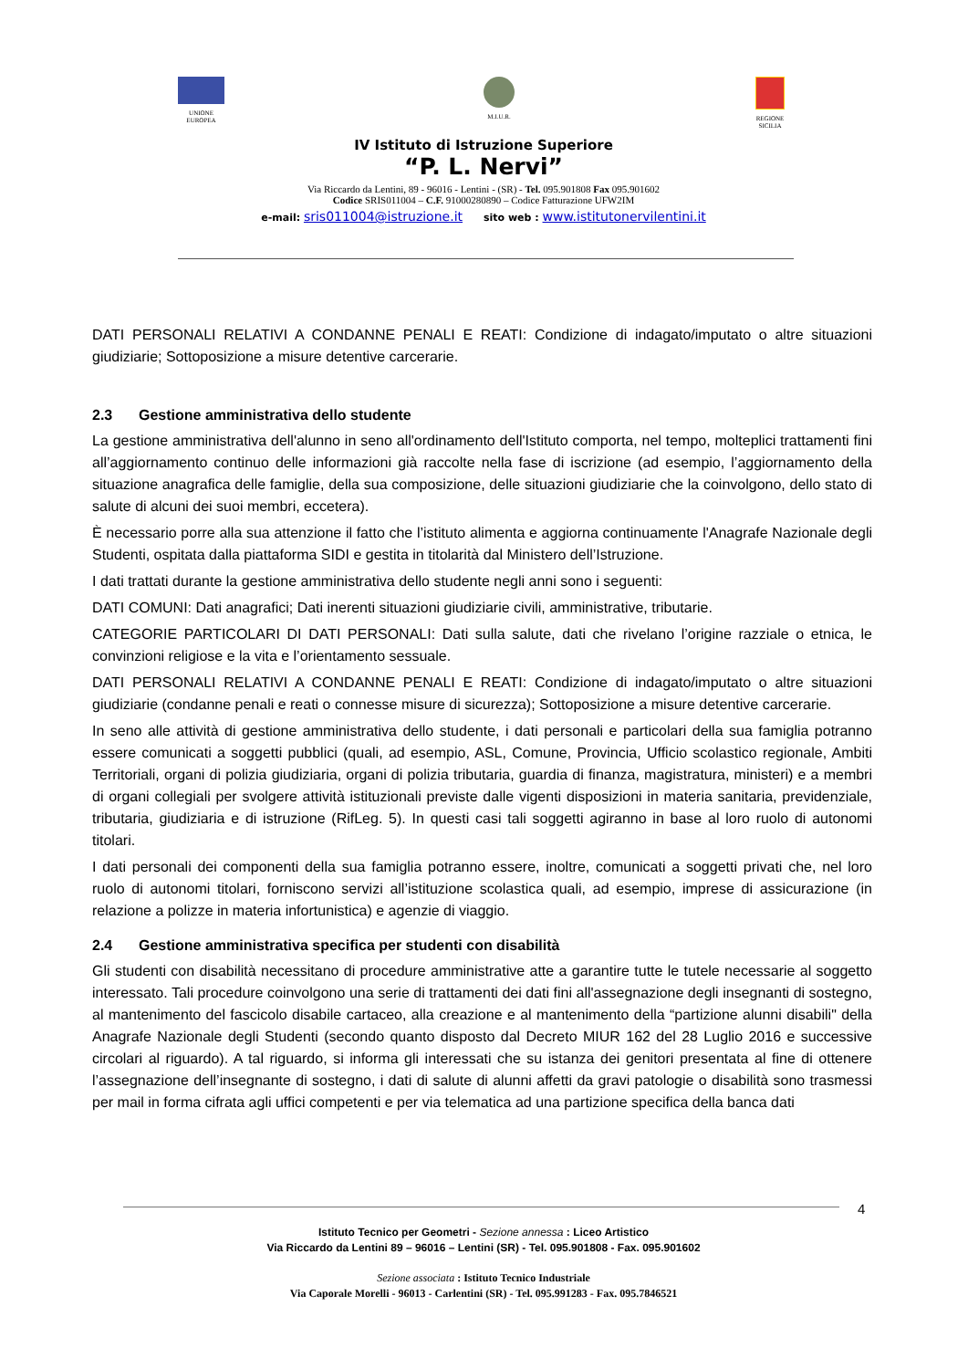UNIONE
EUROPEA
M.I.U.R. REGIONE
SICILIA
IV Istituto di Istruzione Superiore
“P. L. Nervi”
Via Riccardo da Lentini, 89 - 96016 - Lentini - (SR) - Tel. 095.901808 Fax 095.901602
Codice SRIS011004 – C.F. 91000280890 – Codice Fatturazione UFW2IM
e-mail: sris011004@istruzione.it sito web : www.istitutonervilentini.it
DATI PERSONALI RELATIVI A CONDANNE PENALI E REATI: Condizione di indagato/imputato o altre situazioni giudiziarie; Sottoposizione a misure detentive carcerarie.
2.3 Gestione amministrativa dello studente
La gestione amministrativa dell'alunno in seno all'ordinamento dell'Istituto comporta, nel tempo, molteplici trattamenti fini all’aggiornamento continuo delle informazioni già raccolte nella fase di iscrizione (ad esempio, l’aggiornamento della situazione anagrafica delle famiglie, della sua composizione, delle situazioni giudiziarie che la coinvolgono, dello stato di salute di alcuni dei suoi membri, eccetera).
È necessario porre alla sua attenzione il fatto che l’istituto alimenta e aggiorna continuamente l'Anagrafe Nazionale degli Studenti, ospitata dalla piattaforma SIDI e gestita in titolarità dal Ministero dell’Istruzione.
I dati trattati durante la gestione amministrativa dello studente negli anni sono i seguenti:
DATI COMUNI: Dati anagrafici; Dati inerenti situazioni giudiziarie civili, amministrative, tributarie.
CATEGORIE PARTICOLARI DI DATI PERSONALI: Dati sulla salute, dati che rivelano l’origine razziale o etnica, le convinzioni religiose e la vita e l’orientamento sessuale.
DATI PERSONALI RELATIVI A CONDANNE PENALI E REATI: Condizione di indagato/imputato o altre situazioni giudiziarie (condanne penali e reati o connesse misure di sicurezza); Sottoposizione a misure detentive carcerarie.
In seno alle attività di gestione amministrativa dello studente, i dati personali e particolari della sua famiglia potranno essere comunicati a soggetti pubblici (quali, ad esempio, ASL, Comune, Provincia, Ufficio scolastico regionale, Ambiti Territoriali, organi di polizia giudiziaria, organi di polizia tributaria, guardia di finanza, magistratura, ministeri) e a membri di organi collegiali per svolgere attività istituzionali previste dalle vigenti disposizioni in materia sanitaria, previdenziale, tributaria, giudiziaria e di istruzione (RifLeg. 5). In questi casi tali soggetti agiranno in base al loro ruolo di autonomi titolari.
I dati personali dei componenti della sua famiglia potranno essere, inoltre, comunicati a soggetti privati che, nel loro ruolo di autonomi titolari, forniscono servizi all’istituzione scolastica quali, ad esempio, imprese di assicurazione (in relazione a polizze in materia infortunistica) e agenzie di viaggio.
2.4 Gestione amministrativa specifica per studenti con disabilità
Gli studenti con disabilità necessitano di procedure amministrative atte a garantire tutte le tutele necessarie al soggetto interessato. Tali procedure coinvolgono una serie di trattamenti dei dati fini all'assegnazione degli insegnanti di sostegno, al mantenimento del fascicolo disabile cartaceo, alla creazione e al mantenimento della “partizione alunni disabili" della Anagrafe Nazionale degli Studenti (secondo quanto disposto dal Decreto MIUR 162 del 28 Luglio 2016 e successive circolari al riguardo). A tal riguardo, si informa gli interessati che su istanza dei genitori presentata al fine di ottenere l’assegnazione dell’insegnante di sostegno, i dati di salute di alunni affetti da gravi patologie o disabilità sono trasmessi per mail in forma cifrata agli uffici competenti e per via telematica ad una partizione specifica della banca dati
4
Istituto Tecnico per Geometri - Sezione annessa : Liceo Artistico
Via Riccardo da Lentini 89 – 96016 – Lentini (SR) - Tel. 095.901808 - Fax. 095.901602
Sezione associata : Istituto Tecnico Industriale
Via Caporale Morelli - 96013 - Carlentini (SR) - Tel. 095.991283 - Fax. 095.7846521